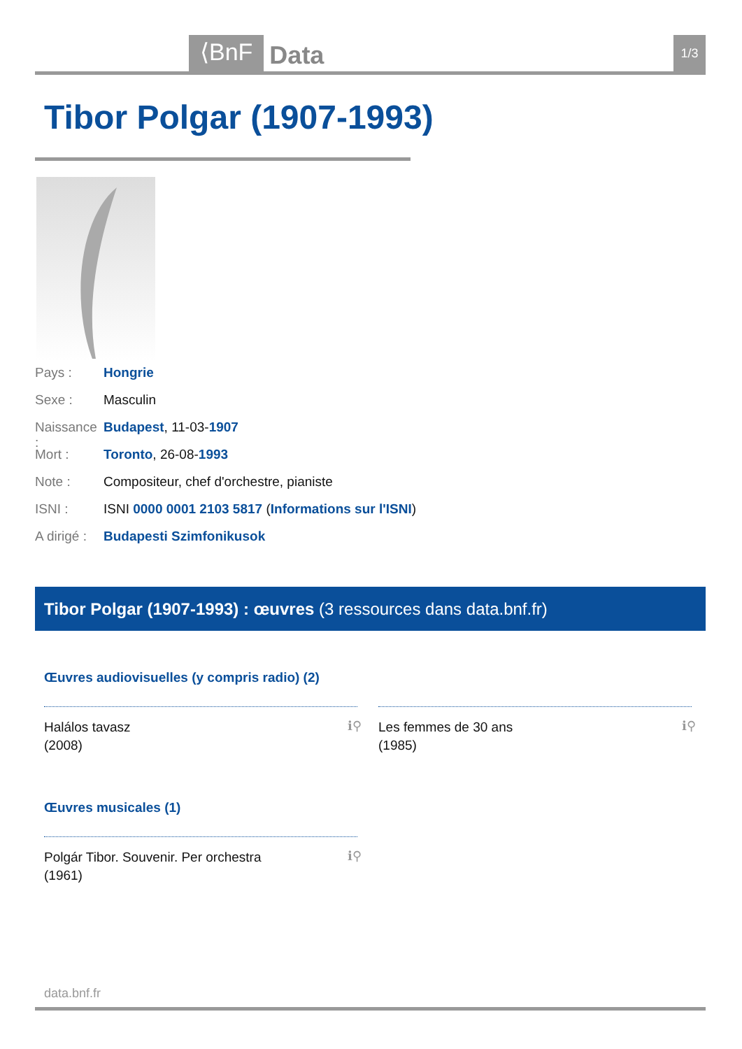⟨BnF Data 1/3
Tibor Polgar (1907-1993)
Pays : Hongrie
Sexe : Masculin
Naissance : Budapest, 11-03-1907
Mort : Toronto, 26-08-1993
Note : Compositeur, chef d'orchestre, pianiste
ISNI : ISNI 0000 0001 2103 5817 (Informations sur l'ISNI)
A dirigé : Budapesti Szimfonikusok
Tibor Polgar (1907-1993) : œuvres (3 ressources dans data.bnf.fr)
Œuvres audiovisuelles (y compris radio) (2)
Halálos tavasz
(2008)
ℹ⚲
Les femmes de 30 ans
(1985)
ℹ⚲
Œuvres musicales (1)
Polgár Tibor. Souvenir. Per orchestra
(1961)
ℹ⚲
data.bnf.fr